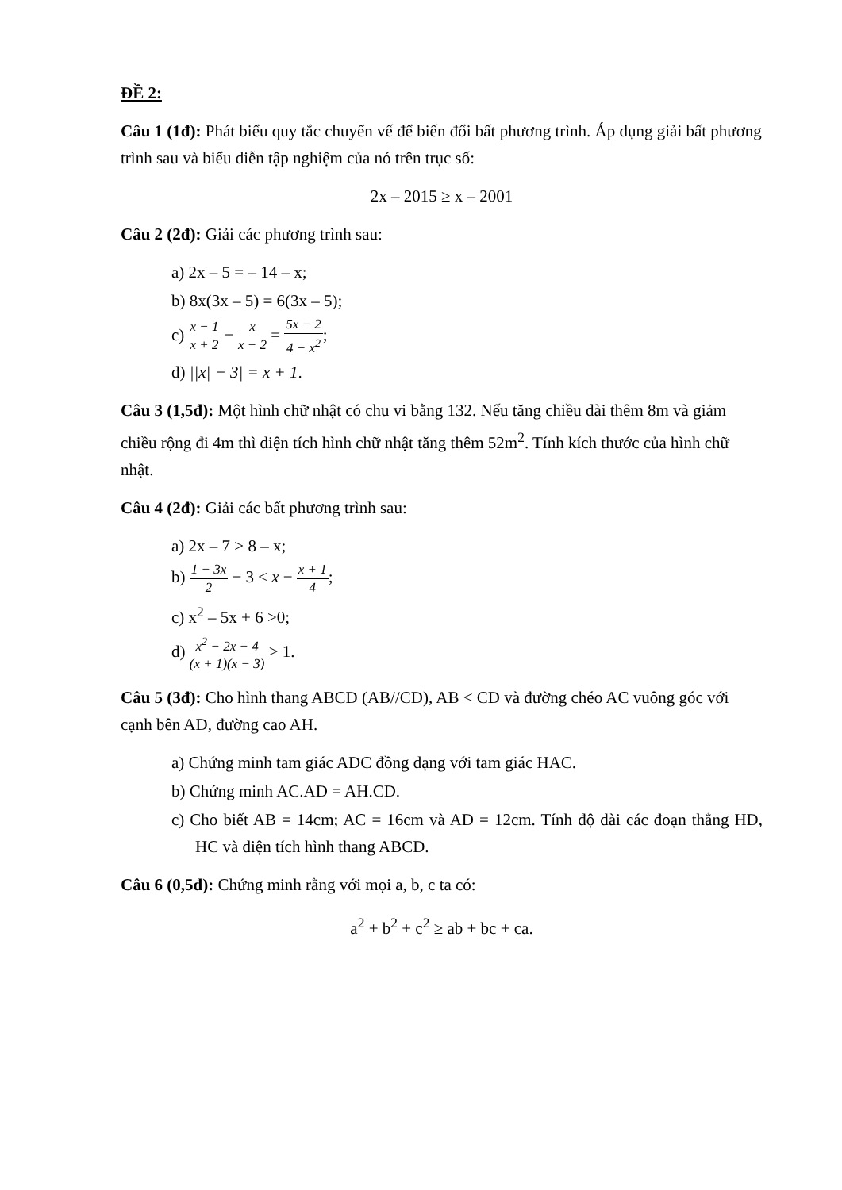ĐỀ 2:
Câu 1 (1đ): Phát biểu quy tắc chuyển vế để biến đổi bất phương trình. Áp dụng giải bất phương trình sau và biểu diễn tập nghiệm của nó trên trục số:
2x – 2015 ≥ x – 2001
Câu 2 (2đ): Giải các phương trình sau:
a) 2x – 5 = – 14 – x;
b) 8x(3x – 5) = 6(3x – 5);
c) x − 1 x + 2 − x x − 2 = 5x − 2 4 − x<sup>2</sup>;
d) ||x| − 3| = x + 1.
Câu 3 (1,5đ): Một hình chữ nhật có chu vi bằng 132. Nếu tăng chiều dài thêm 8m và giảm chiều rộng đi 4m thì diện tích hình chữ nhật tăng thêm 52m<sup>2</sup>. Tính kích thước của hình chữ nhật.
Câu 4 (2đ): Giải các bất phương trình sau:
a) 2x – 7 > 8 – x;
b) 1 − 3x 2 − 3 ≤ x − x + 1 4;
c) x<sup>2</sup> – 5x + 6 >0;
d) x<sup>2</sup> − 2x − 4 (x + 1)(x − 3) > 1.
Câu 5 (3đ): Cho hình thang ABCD (AB//CD), AB < CD và đường chéo AC vuông góc với cạnh bên AD, đường cao AH.
a) Chứng minh tam giác ADC đồng dạng với tam giác HAC.
b) Chứng minh AC.AD = AH.CD.
c) Cho biết AB = 14cm; AC = 16cm và AD = 12cm. Tính độ dài các đoạn thẳng HD, HC và diện tích hình thang ABCD.
Câu 6 (0,5đ): Chứng minh rằng với mọi a, b, c ta có:
a<sup>2</sup> + b<sup>2</sup> + c<sup>2</sup> ≥ ab + bc + ca.